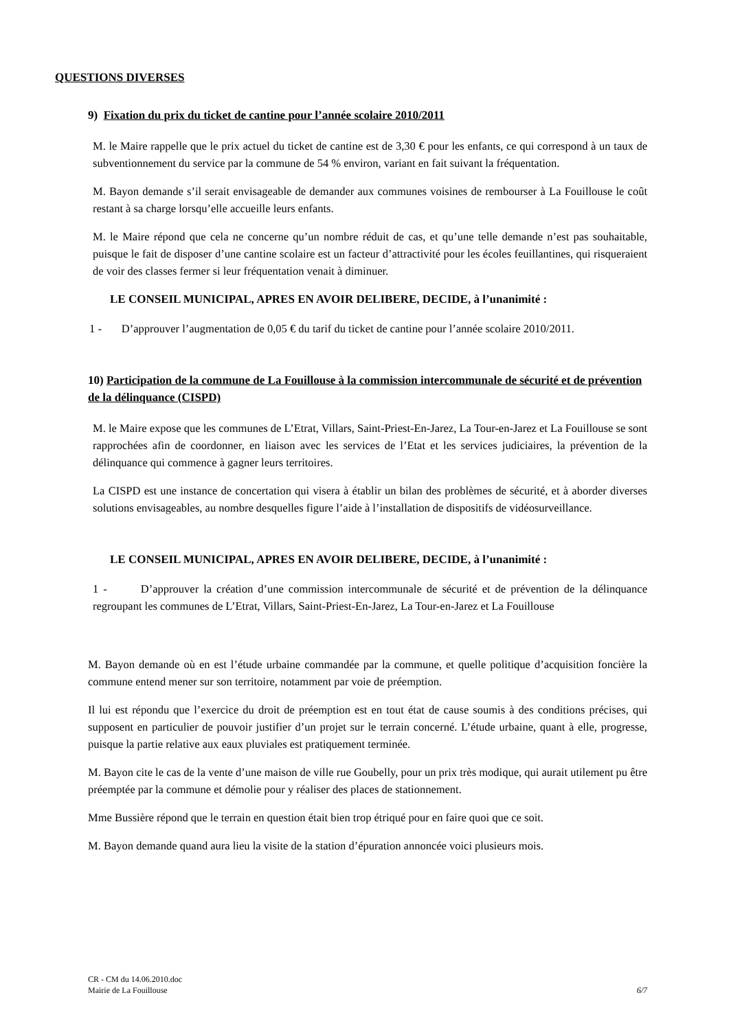QUESTIONS DIVERSES
9) Fixation du prix du ticket de cantine pour l’année scolaire 2010/2011
M. le Maire rappelle que le prix actuel du ticket de cantine est de 3,30 € pour les enfants, ce qui correspond à un taux de subventionnement du service par la commune de 54 % environ, variant en fait suivant la fréquentation.
M. Bayon demande s’il serait envisageable de demander aux communes voisines de rembourser à La Fouillouse le coût restant à sa charge lorsqu’elle accueille leurs enfants.
M. le Maire répond que cela ne concerne qu’un nombre réduit de cas, et qu’une telle demande n’est pas souhaitable, puisque le fait de disposer d’une cantine scolaire est un facteur d’attractivité pour les écoles feuillantines, qui risqueraient de voir des classes fermer si leur fréquentation venait à diminuer.
LE CONSEIL MUNICIPAL, APRES EN AVOIR DELIBERE, DECIDE, à l’unanimité :
1 - D’approuver l’augmentation de 0,05 € du tarif du ticket de cantine pour l’année scolaire 2010/2011.
10) Participation de la commune de La Fouillouse à la commission intercommunale de sécurité et de prévention de la délinquance (CISPD)
M. le Maire expose que les communes de L’Etrat, Villars, Saint-Priest-En-Jarez, La Tour-en-Jarez et La Fouillouse se sont rapprochées afin de coordonner, en liaison avec les services de l’Etat et les services judiciaires, la prévention de la délinquance qui commence à gagner leurs territoires.
La CISPD est une instance de concertation qui visera à établir un bilan des problèmes de sécurité, et à aborder diverses solutions envisageables, au nombre desquelles figure l’aide à l’installation de dispositifs de vidéosurveillance.
LE CONSEIL MUNICIPAL, APRES EN AVOIR DELIBERE, DECIDE, à l’unanimité :
1 - D’approuver la création d’une commission intercommunale de sécurité et de prévention de la délinquance regroupant les communes de L’Etrat, Villars, Saint-Priest-En-Jarez, La Tour-en-Jarez et La Fouillouse
M. Bayon demande où en est l’étude urbaine commandée par la commune, et quelle politique d’acquisition foncière la commune entend mener sur son territoire, notamment par voie de préemption.
Il lui est répondu que l’exercice du droit de préemption est en tout état de cause soumis à des conditions précises, qui supposent en particulier de pouvoir justifier d’un projet sur le terrain concerné. L’étude urbaine, quant à elle, progresse, puisque la partie relative aux eaux pluviales est pratiquement terminée.
M. Bayon cite le cas de la vente d’une maison de ville rue Goubelly, pour un prix très modique, qui aurait utilement pu être préemptée par la commune et démolie pour y réaliser des places de stationnement.
Mme Bussière répond que le terrain en question était bien trop étriqué pour en faire quoi que ce soit.
M. Bayon demande quand aura lieu la visite de la station d’épuration annoncée voici plusieurs mois.
CR - CM du 14.06.2010.doc
Mairie de La Fouillouse 6/7